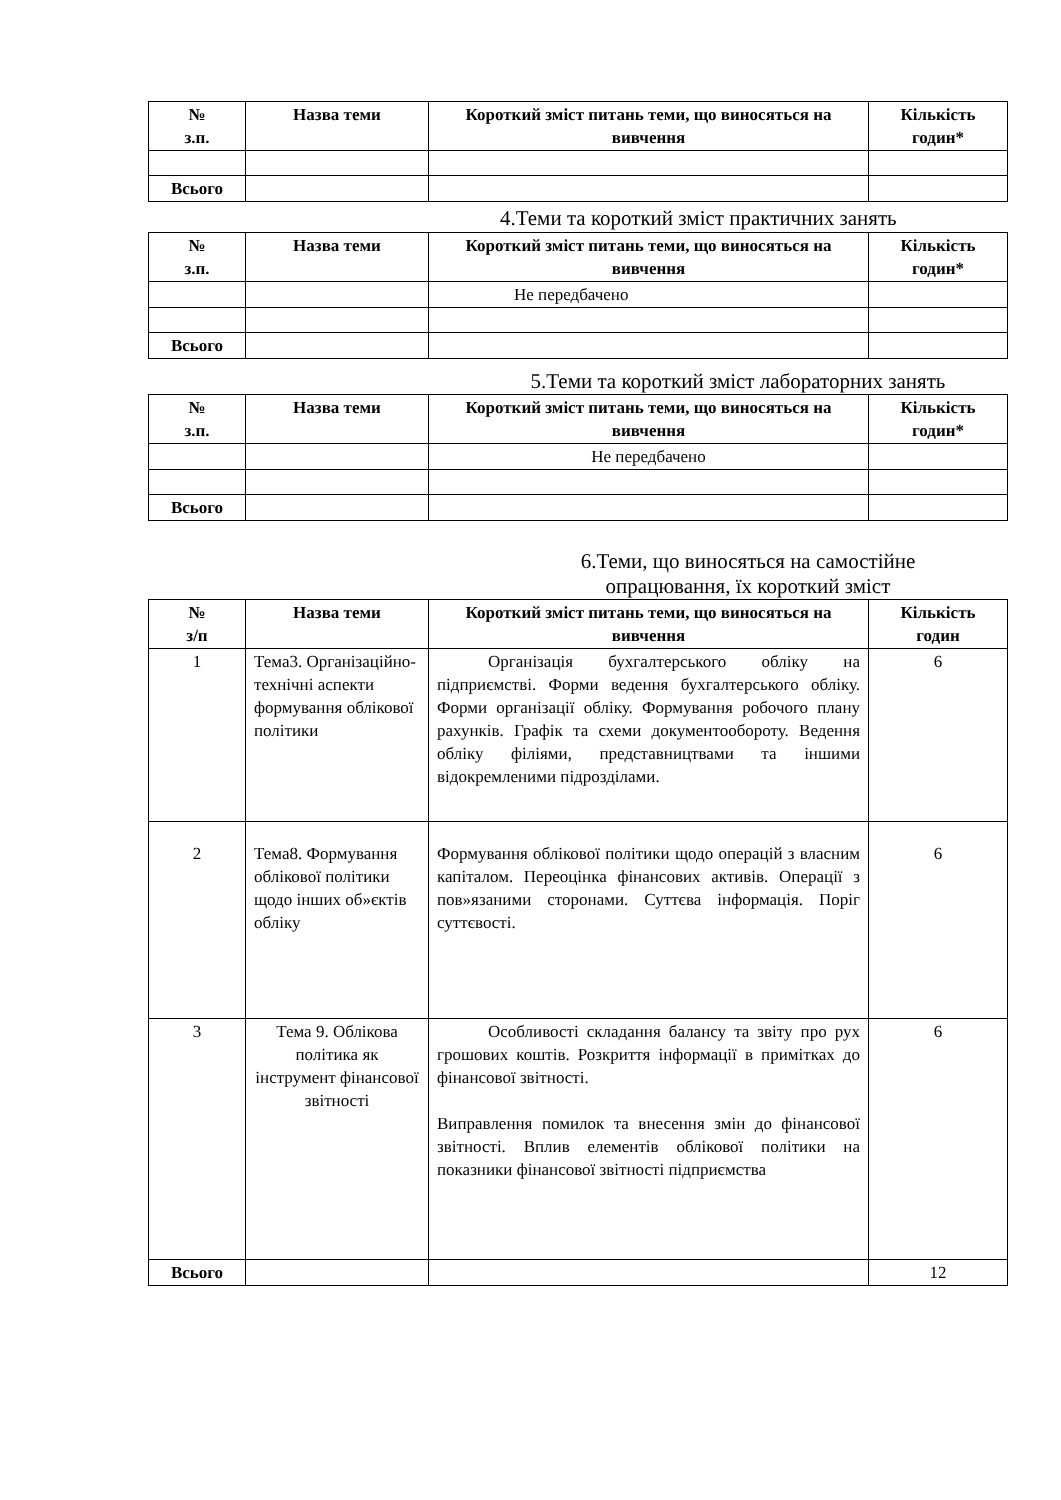| № з.п. | Назва теми | Короткий зміст питань теми, що виносяться на вивчення | Кількість годин* |
| --- | --- | --- | --- |
| Всього | | | |
4.Теми та короткий зміст практичних занять
| № з.п. | Назва теми | Короткий зміст питань теми, що виносяться на вивчення | Кількість годин* |
| --- | --- | --- | --- |
| | | Не передбачено | |
| Всього | | | |
5.Теми та короткий зміст лабораторних занять
| № з.п. | Назва теми | Короткий зміст питань теми, що виносяться на вивчення | Кількість годин* |
| --- | --- | --- | --- |
| | | Не передбачено | |
| Всього | | | |
6.Теми, що виносяться на самостійне опрацювання, їх короткий зміст
| № з/п | Назва теми | Короткий зміст питань теми, що виносяться на вивчення | Кількість годин |
| --- | --- | --- | --- |
| 1 | Тема3. Організаційно-технічні аспекти формування облікової політики | Організація бухгалтерського обліку на підприємстві. Форми ведення бухгалтерського обліку. Форми організації обліку. Формування робочого плану рахунків. Графік та схеми документообороту. Ведення обліку філіями, представництвами та іншими відокремленими підрозділами. | 6 |
| 2 | Тема8. Формування облікової політики щодо інших об»єктів обліку | Формування облікової політики щодо операцій з власним капіталом. Переоцінка фінансових активів. Операції з пов»язаними сторонами. Суттєва інформація. Поріг суттєвості. | 6 |
| 3 | Тема 9. Облікова політика як інструмент фінансової звітності | Особливості складання балансу та звіту про рух грошових коштів. Розкриття інформації в примітках до фінансової звітності. Виправлення помилок та внесення змін до фінансової звітності. Вплив елементів облікової політики на показники фінансової звітності підприємства | 6 |
| Всього | | | 12 |